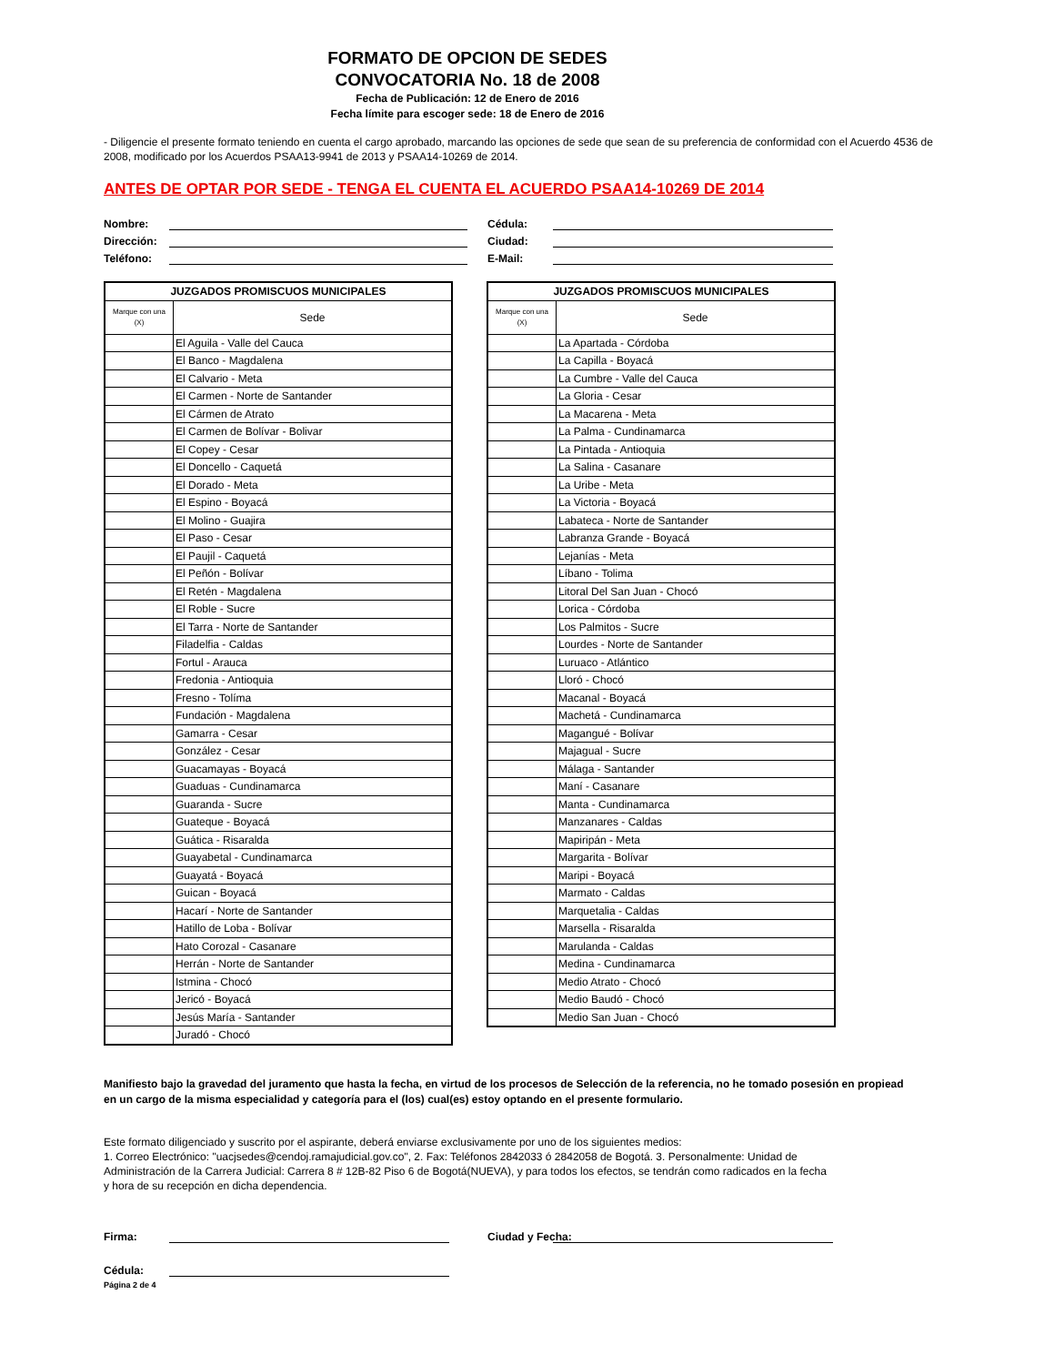FORMATO DE OPCION DE SEDES
CONVOCATORIA No. 18 de 2008
Fecha de Publicación: 12 de Enero de 2016
Fecha límite para escoger sede: 18 de Enero de 2016
- Diligencie el presente formato teniendo en cuenta el cargo aprobado, marcando las opciones de sede que sean de su preferencia de conformidad con el Acuerdo 4536 de 2008, modificado por los Acuerdos PSAA13-9941 de 2013 y PSAA14-10269 de 2014.
ANTES DE OPTAR POR SEDE - TENGA EL CUENTA EL ACUERDO PSAA14-10269 DE 2014
Nombre: Cédula:
Dirección: Ciudad:
Teléfono: E-Mail:
| JUZGADOS PROMISCUOS MUNICIPALES | |
| --- | --- |
| Marque con una (X) | Sede |
| | El Aguila - Valle del Cauca |
| | El Banco - Magdalena |
| | El Calvario - Meta |
| | El Carmen - Norte de Santander |
| | El Cármen de Atrato |
| | El Carmen de Bolívar - Bolivar |
| | El Copey - Cesar |
| | El Doncello - Caquetá |
| | El Dorado - Meta |
| | El Espino - Boyacá |
| | El Molino - Guajira |
| | El Paso - Cesar |
| | El Paujil - Caquetá |
| | El Peñón - Bolívar |
| | El Retén - Magdalena |
| | El Roble - Sucre |
| | El Tarra - Norte de Santander |
| | Filadelfia - Caldas |
| | Fortul - Arauca |
| | Fredonia - Antioquia |
| | Fresno - Tolíma |
| | Fundación - Magdalena |
| | Gamarra - Cesar |
| | González - Cesar |
| | Guacamayas - Boyacá |
| | Guaduas - Cundinamarca |
| | Guaranda - Sucre |
| | Guateque - Boyacá |
| | Guática - Risaralda |
| | Guayabetal - Cundinamarca |
| | Guayatá - Boyacá |
| | Guican - Boyacá |
| | Hacarí - Norte de Santander |
| | Hatillo de Loba - Bolívar |
| | Hato Corozal - Casanare |
| | Herrán - Norte de Santander |
| | Istmina - Chocó |
| | Jericó - Boyacá |
| | Jesús María - Santander |
| | Juradó - Chocó |
| JUZGADOS PROMISCUOS MUNICIPALES | |
| --- | --- |
| Marque con una (X) | Sede |
| | La Apartada - Córdoba |
| | La Capilla - Boyacá |
| | La Cumbre - Valle del Cauca |
| | La Gloria - Cesar |
| | La Macarena - Meta |
| | La Palma - Cundinamarca |
| | La Pintada - Antioquia |
| | La Salina - Casanare |
| | La Uribe - Meta |
| | La Victoria - Boyacá |
| | Labateca - Norte de Santander |
| | Labranza Grande - Boyacá |
| | Lejanías - Meta |
| | Líbano - Tolima |
| | Litoral Del San Juan - Chocó |
| | Lorica - Córdoba |
| | Los Palmitos - Sucre |
| | Lourdes - Norte de Santander |
| | Luruaco - Atlántico |
| | Lloró - Chocó |
| | Macanal - Boyacá |
| | Machetá - Cundinamarca |
| | Magangué - Bolívar |
| | Majagual - Sucre |
| | Málaga - Santander |
| | Maní - Casanare |
| | Manta - Cundinamarca |
| | Manzanares - Caldas |
| | Mapiripán - Meta |
| | Margarita - Bolívar |
| | Maripi - Boyacá |
| | Marmato - Caldas |
| | Marquetalia - Caldas |
| | Marsella - Risaralda |
| | Marulanda - Caldas |
| | Medina - Cundinamarca |
| | Medio Atrato - Chocó |
| | Medio Baudó - Chocó |
| | Medio San Juan - Chocó |
Manifiesto bajo la gravedad del juramento que hasta la fecha, en virtud de los procesos de Selección de la referencia, no he tomado posesión en propiead en un cargo de la misma especialidad y categoría para el (los) cual(es) estoy optando en el presente formulario.
Este formato diligenciado y suscrito por el aspirante, deberá enviarse exclusivamente por uno de los siguientes medios:
1. Correo Electrónico: "uacjsedes@cendoj.ramajudicial.gov.co", 2. Fax: Teléfonos 2842033 ó 2842058 de Bogotá. 3. Personalmente: Unidad de Administración de la Carrera Judicial: Carrera 8 # 12B-82 Piso 6 de Bogotá(NUEVA), y para todos los efectos, se tendrán como radicados en la fecha y hora de su recepción en dicha dependencia.
Firma: Ciudad y Fecha:
Cédula:
Página 2 de 4